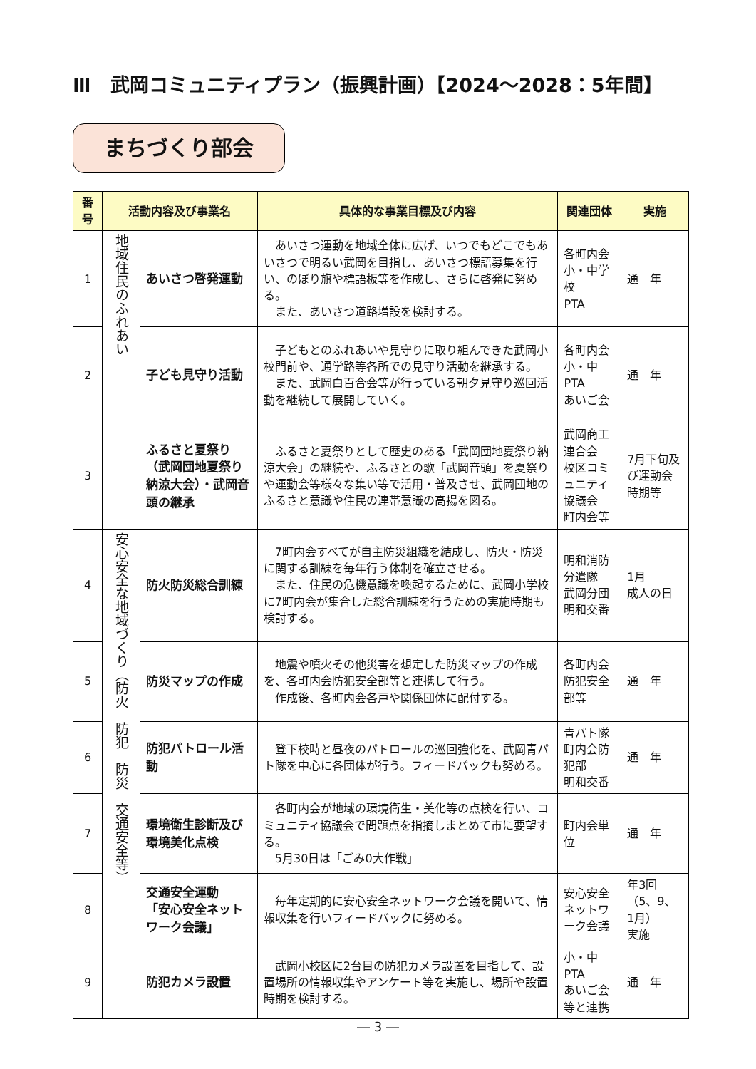Ⅲ　武岡コミュニティプラン（振興計画）【2024～2028：5年間】
まちづくり部会
| 番号 | 活動内容及び事業名 | | 具体的な事業目標及び内容 | 関連団体 | 実施 |
| --- | --- | --- | --- | --- | --- |
| 1 | 地域住民のふれあい | あいさつ啓発運動 | あいさつ運動を地域全体に広げ、いつでもどこでもあいさつで明るい武岡を目指し、あいさつ標語募集を行い、のぼり旗や標語板等を作成し、さらに啓発に努める。 また、あいさつ道路増設を検討する。 | 各町内会 小・中学校 PTA | 通 年 |
| 2 | | 子ども見守り活動 | 子どもとのふれあいや見守りに取り組んできた武岡小校門前や、通学路等各所での見守り活動を継承する。 また、武岡白百合会等が行っている朝夕見守り巡回活動を継続して展開していく。 | 各町内会 小・中PTA あいご会 | 通 年 |
| 3 | | ふるさと夏祭り（武岡団地夏祭り納涼大会）・武岡音頭の継承 | ふるさと夏祭りとして歴史のある「武岡団地夏祭り納涼大会」の継続や、ふるさとの歌「武岡音頭」を夏祭りや運動会等様々な集い等で活用・普及させ、武岡団地のふるさと意識や住民の連帯意識の高揚を図る。 | 武岡商工連合会 校区コミュニティ協議会 町内会等 | 7月下旬及び運動会時期等 |
| 4 | 安心安全な地域づくり（防火 防犯 防災 交通安全等） | 防火防災総合訓練 | 7町内会すべてが自主防災組織を結成し、防火・防災に関する訓練を毎年行う体制を確立させる。 また、住民の危機意識を喚起するために、武岡小学校に7町内会が集合した総合訓練を行うための実施時期も検討する。 | 明和消防分遣隊 武岡分団 明和交番 | 1月 成人の日 |
| 5 | | 防災マップの作成 | 地震や噴火その他災害を想定した防災マップの作成を、各町内会防犯安全部等と連携して行う。 作成後、各町内会各戸や関係団体に配付する。 | 各町内会防犯安全部等 | 通 年 |
| 6 | | 防犯パトロール活動 | 登下校時と昼夜のパトロールの巡回強化を、武岡青パト隊を中心に各団体が行う。フィードバックも努める。 | 青パト隊町内会防犯部 明和交番 | 通 年 |
| 7 | | 環境衛生診断及び環境美化点検 | 各町内会が地域の環境衛生・美化等の点検を行い、コミュニティ協議会で問題点を指摘しまとめて市に要望する。 5月30日は「ごみ0大作戦」 | 町内会単位 | 通 年 |
| 8 | | 交通安全運動 「安心安全ネットワーク会議」 | 毎年定期的に安心安全ネットワーク会議を開いて、情報収集を行いフィードバックに努める。 | 安心安全ネットワーク会議 | 年3回 （5、9、1月） 実施 |
| 9 | | 防犯カメラ設置 | 武岡小校区に2台目の防犯カメラ設置を目指して、設置場所の情報収集やアンケート等を実施し、場所や設置時期を検討する。 | 小・中PTA あいご会等と連携 | 通 年 |
― 3 ―